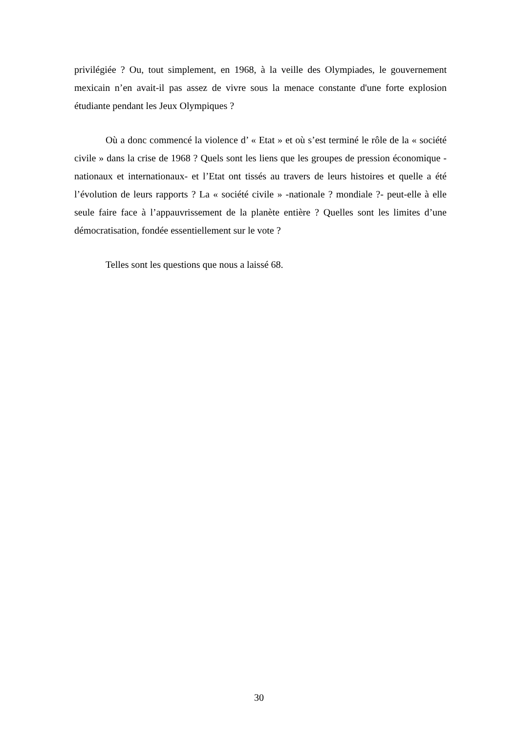privilégiée ? Ou, tout simplement, en 1968, à la veille des Olympiades, le gouvernement mexicain n’en avait-il pas assez de vivre sous la menace constante d'une forte explosion étudiante pendant les Jeux Olympiques ?
Où a donc commencé la violence d’ « Etat » et où s’est terminé le rôle de la « société civile » dans la crise de 1968 ? Quels sont les liens que les groupes de pression économique -nationaux et internationaux- et l’Etat ont tissés au travers de leurs histoires et quelle a été l’évolution de leurs rapports ? La « société civile » -nationale ? mondiale ?- peut-elle à elle seule faire face à l’appauvrissement de la planète entière ? Quelles sont les limites d’une démocratisation, fondée essentiellement sur le vote ?
Telles sont les questions que nous a laissé 68.
30